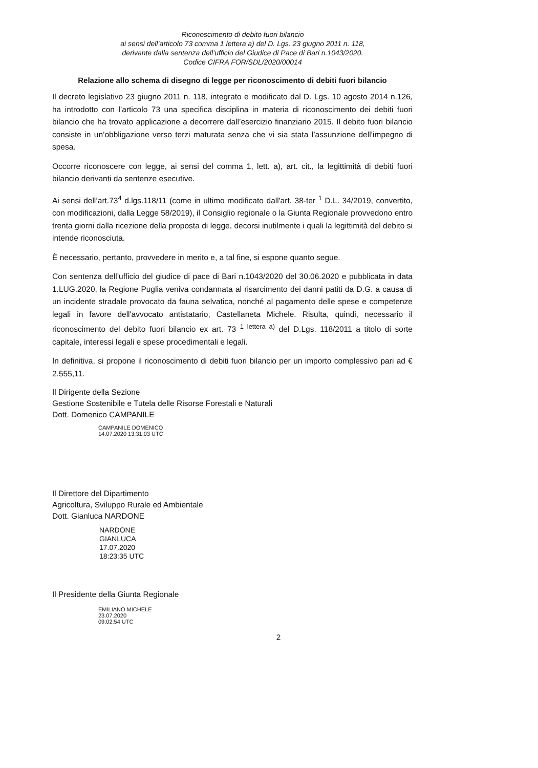Riconoscimento di debito fuori bilancio
ai sensi dell’articolo 73 comma 1 lettera a) del D. Lgs. 23 giugno 2011 n. 118,
derivante dalla sentenza dell’ufficio del Giudice di Pace di Bari n.1043/2020.
Codice CIFRA FOR/SDL/2020/00014
Relazione allo schema di disegno di legge per riconoscimento di debiti fuori bilancio
Il decreto legislativo 23 giugno 2011 n. 118, integrato e modificato dal D. Lgs. 10 agosto 2014 n.126, ha introdotto con l’articolo 73 una specifica disciplina in materia di riconoscimento dei debiti fuori bilancio che ha trovato applicazione a decorrere dall’esercizio finanziario 2015. Il debito fuori bilancio consiste in un’obbligazione verso terzi maturata senza che vi sia stata l’assunzione dell’impegno di spesa.
Occorre riconoscere con legge, ai sensi del comma 1, lett. a), art. cit., la legittimità di debiti fuori bilancio derivanti da sentenze esecutive.
Ai sensi dell’art.73<sup>4</sup> d.lgs.118/11 (come in ultimo modificato dall'art. 38-ter <sup>1</sup> D.L. 34/2019, convertito, con modificazioni, dalla Legge 58/2019), il Consiglio regionale o la Giunta Regionale provvedono entro trenta giorni dalla ricezione della proposta di legge, decorsi inutilmente i quali la legittimità del debito si intende riconosciuta.
È necessario, pertanto, provvedere in merito e, a tal fine, si espone quanto segue.
Con sentenza dell’ufficio del giudice di pace di Bari n.1043/2020 del 30.06.2020 e pubblicata in data 1.LUG.2020, la Regione Puglia veniva condannata al risarcimento dei danni patiti da D.G. a causa di un incidente stradale provocato da fauna selvatica, nonché al pagamento delle spese e competenze legali in favore dell'avvocato antistatario, Castellaneta Michele. Risulta, quindi, necessario il riconoscimento del debito fuori bilancio ex art. 73 <sup>1 lettera a)</sup> del D.Lgs. 118/2011 a titolo di sorte capitale, interessi legali e spese procedimentali e legali.
In definitiva, si propone il riconoscimento di debiti fuori bilancio per un importo complessivo pari ad € 2.555,11.
Il Dirigente della Sezione
Gestione Sostenibile e Tutela delle Risorse Forestali e Naturali
Dott. Domenico CAMPANILE
CAMPANILE DOMENICO
14.07.2020 13:31:03 UTC
Il Direttore del Dipartimento
Agricoltura, Sviluppo Rurale ed Ambientale
Dott. Gianluca NARDONE
NARDONE
GIANLUCA
17.07.2020
18:23:35 UTC
Il Presidente della Giunta Regionale
EMILIANO MICHELE
23.07.2020
09:02:54 UTC
2